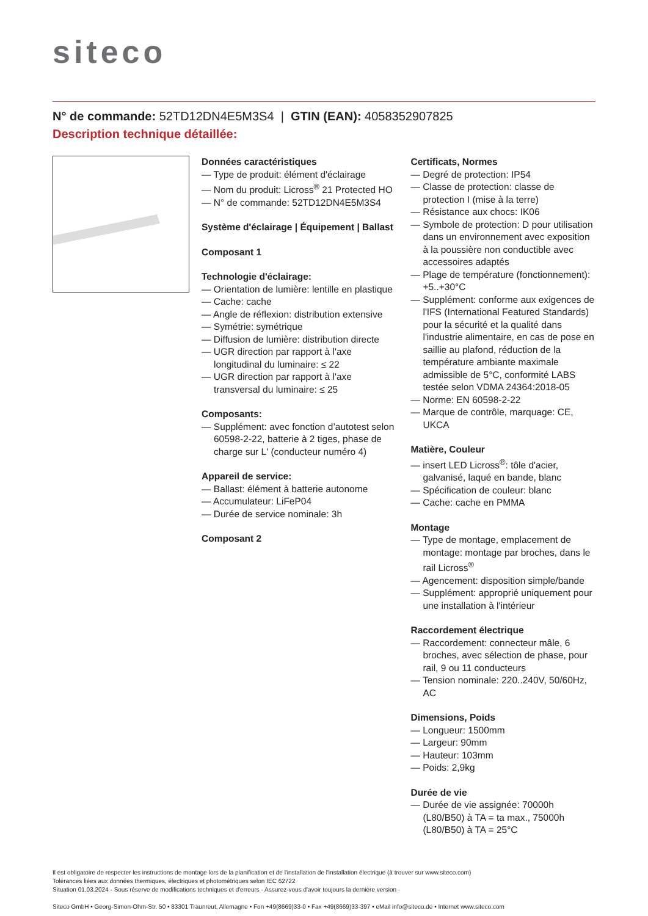siteco
N° de commande: 52TD12DN4E5M3S4 | GTIN (EAN): 4058352907825
Description technique détaillée:
Données caractéristiques
— Type de produit: élément d'éclairage
— Nom du produit: Licross<sup>®</sup> 21 Protected HO
— N° de commande: 52TD12DN4E5M3S4
Système d'éclairage | Équipement | Ballast
Composant 1
Technologie d'éclairage:
— Orientation de lumière: lentille en plastique
— Cache: cache
— Angle de réflexion: distribution extensive
— Symétrie: symétrique
— Diffusion de lumière: distribution directe
— UGR direction par rapport à l'axe longitudinal du luminaire: ≤ 22
— UGR direction par rapport à l'axe transversal du luminaire: ≤ 25
Composants:
— Supplément: avec fonction d’autotest selon 60598-2-22, batterie à 2 tiges, phase de charge sur L' (conducteur numéro 4)
Appareil de service:
— Ballast: élément à batterie autonome
— Accumulateur: LiFeP04
— Durée de service nominale: 3h
Composant 2
Certificats, Normes
— Degré de protection: IP54
— Classe de protection: classe de protection I (mise à la terre)
— Résistance aux chocs: IK06
— Symbole de protection: D pour utilisation dans un environnement avec exposition à la poussière non conductible avec accessoires adaptés
— Plage de température (fonctionnement): +5..+30°C
— Supplément: conforme aux exigences de l'IFS (International Featured Standards) pour la sécurité et la qualité dans l'industrie alimentaire, en cas de pose en saillie au plafond, réduction de la température ambiante maximale admissible de 5°C, conformité LABS testée selon VDMA 24364:2018-05
— Norme: EN 60598-2-22
— Marque de contrôle, marquage: CE, UKCA
Matière, Couleur
— insert LED Licross<sup>®</sup>: tôle d'acier, galvanisé, laqué en bande, blanc
— Spécification de couleur: blanc
— Cache: cache en PMMA
Montage
— Type de montage, emplacement de montage: montage par broches, dans le rail Licross<sup>®</sup>
— Agencement: disposition simple/bande
— Supplément: approprié uniquement pour une installation à l'intérieur
Raccordement électrique
— Raccordement: connecteur mâle, 6 broches, avec sélection de phase, pour rail, 9 ou 11 conducteurs
— Tension nominale: 220..240V, 50/60Hz, AC
Dimensions, Poids
— Longueur: 1500mm
— Largeur: 90mm
— Hauteur: 103mm
— Poids: 2,9kg
Durée de vie
— Durée de vie assignée: 70000h (L80/B50) à TA = ta max., 75000h (L80/B50) à TA = 25°C
Il est obligatoire de respecter les instructions de montage lors de la planification et de l'installation de l'installation électrique (à trouver sur www.siteco.com)
Tolérances liées aux données thermiques, électriques et photométriques selon IEC 62722
Situation 01.03.2024 - Sous réserve de modifications techniques et d'erreurs - Assurez-vous d'avoir toujours la dernière version -
Siteco GmbH • Georg-Simon-Ohm-Str. 50 • 83301 Traunreut, Allemagne • Fon +49(8669)33-0 • Fax +49(8669)33-397 • eMail info@siteco.de • Internet www.siteco.com